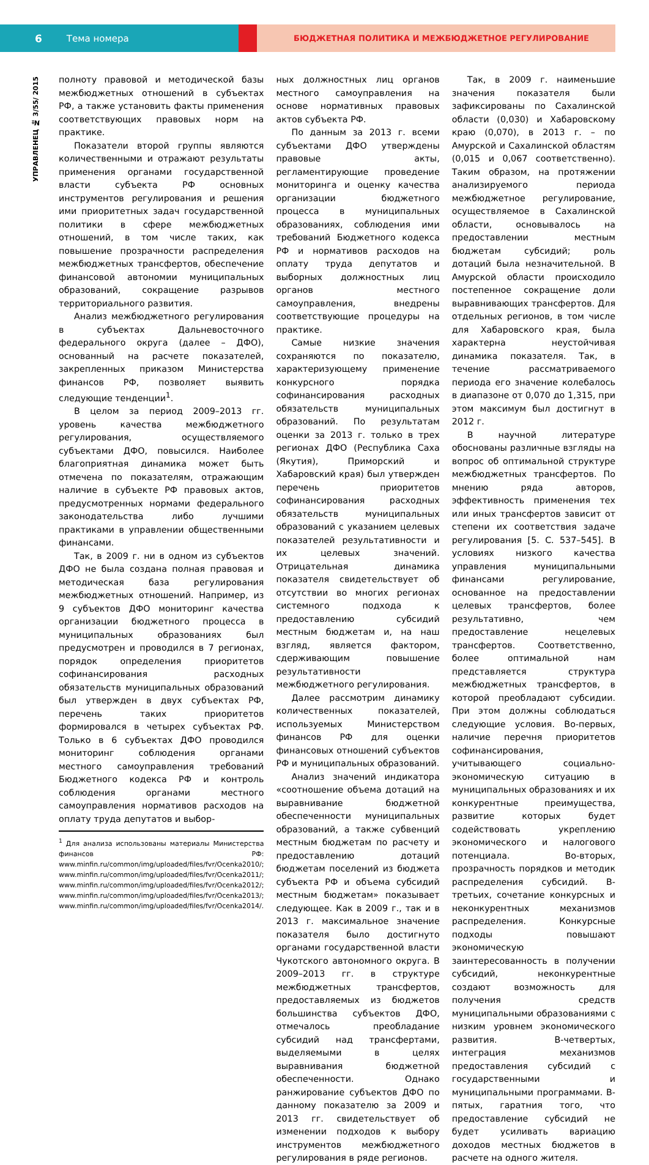6 Тема номера
БЮДЖЕТНАЯ ПОЛИТИКА И МЕЖБЮДЖЕТНОЕ РЕГУЛИРОВАНИЕ
УПРАВЛЕНЕЦ № 3/55/ 2015
полноту правовой и методической базы межбюджетных отношений в субъектах РФ, а также установить факты применения соответствующих правовых норм на практике.
Показатели второй группы являются количественными и отражают результаты применения органами государственной власти субъекта РФ основных инструментов регулирования и решения ими приоритетных задач государственной политики в сфере межбюджетных отношений, в том числе таких, как повышение прозрачности распределения межбюджетных трансфертов, обеспечение финансовой автономии муниципальных образований, сокращение разрывов территориального развития.
Анализ межбюджетного регулирования в субъектах Дальневосточного федерального округа (далее – ДФО), основанный на расчете показателей, закрепленных приказом Министерства финансов РФ, позволяет выявить следующие тенденции<sup>1</sup>.
В целом за период 2009–2013 гг. уровень качества межбюджетного регулирования, осуществляемого субъектами ДФО, повысился. Наиболее благоприятная динамика может быть отмечена по показателям, отражающим наличие в субъекте РФ правовых актов, предусмотренных нормами федерального законодательства либо лучшими практиками в управлении общественными финансами.
Так, в 2009 г. ни в одном из субъектов ДФО не была создана полная правовая и методическая база регулирования межбюджетных отношений. Например, из 9 субъектов ДФО мониторинг качества организации бюджетного процесса в муниципальных образованиях был предусмотрен и проводился в 7 регионах, порядок определения приоритетов софинансирования расходных обязательств муниципальных образований был утвержден в двух субъектах РФ, перечень таких приоритетов формировался в четырех субъектах РФ. Только в 6 субъектах ДФО проводился мониторинг соблюдения органами местного самоуправления требований Бюджетного кодекса РФ и контроль соблюдения органами местного самоуправления нормативов расходов на оплату труда депутатов и выбор-
<sup>1</sup> Для анализа использованы материалы Министерства финансов РФ: www.minfin.ru/common/img/uploaded/files/fvr/Ocenka2010/; www.minfin.ru/common/img/uploaded/files/fvr/Ocenka2011/; www.minfin.ru/common/img/uploaded/files/fvr/Ocenka2012/; www.minfin.ru/common/img/uploaded/files/fvr/Ocenka2013/; www.minfin.ru/common/img/uploaded/files/fvr/Ocenka2014/.
ных должностных лиц органов местного самоуправления на основе нормативных правовых актов субъекта РФ.
По данным за 2013 г. всеми субъектами ДФО утверждены правовые акты, регламентирующие проведение мониторинга и оценку качества организации бюджетного процесса в муниципальных образованиях, соблюдения ими требований Бюджетного кодекса РФ и нормативов расходов на оплату труда депутатов и выборных должностных лиц органов местного самоуправления, внедрены соответствующие процедуры на практике.
Самые низкие значения сохраняются по показателю, характеризующему применение конкурсного порядка софинансирования расходных обязательств муниципальных образований. По результатам оценки за 2013 г. только в трех регионах ДФО (Республика Саха (Якутия), Приморский и Хабаровский края) был утвержден перечень приоритетов софинансирования расходных обязательств муниципальных образований с указанием целевых показателей результативности и их целевых значений. Отрицательная динамика показателя свидетельствует об отсутствии во многих регионах системного подхода к предоставлению субсидий местным бюджетам и, на наш взгляд, является фактором, сдерживающим повышение результативности межбюджетного регулирования.
Далее рассмотрим динамику количественных показателей, используемых Министерством финансов РФ для оценки финансовых отношений субъектов РФ и муниципальных образований.
Анализ значений индикатора «соотношение объема дотаций на выравнивание бюджетной обеспеченности муниципальных образований, а также субвенций местным бюджетам по расчету и предоставлению дотаций бюджетам поселений из бюджета субъекта РФ и объема субсидий местным бюджетам» показывает следующее. Как в 2009 г., так и в 2013 г. максимальное значение показателя было достигнуто органами государственной власти Чукотского автономного округа. В 2009–2013 гг. в структуре межбюджетных трансфертов, предоставляемых из бюджетов большинства субъектов ДФО, отмечалось преобладание субсидий над трансфертами, выделяемыми в целях выравнивания бюджетной обеспеченности. Однако ранжирование субъектов ДФО по данному показателю за 2009 и 2013 гг. свидетельствует об изменении подходов к выбору инструментов межбюджетного регулирования в ряде регионов.
Так, в 2009 г. наименьшие значения показателя были зафиксированы по Сахалинской области (0,030) и Хабаровскому краю (0,070), в 2013 г. – по Амурской и Сахалинской областям (0,015 и 0,067 соответственно). Таким образом, на протяжении анализируемого периода межбюджетное регулирование, осуществляемое в Сахалинской области, основывалось на предоставлении местным бюджетам субсидий; роль дотаций была незначительной. В Амурской области происходило постепенное сокращение доли выравнивающих трансфертов. Для отдельных регионов, в том числе для Хабаровского края, была характерна неустойчивая динамика показателя. Так, в течение рассматриваемого периода его значение колебалось в диапазоне от 0,070 до 1,315, при этом максимум был достигнут в 2012 г.
В научной литературе обоснованы различные взгляды на вопрос об оптимальной структуре межбюджетных трансфертов. По мнению ряда авторов, эффективность применения тех или иных трансфертов зависит от степени их соответствия задаче регулирования [5. С. 537–545]. В условиях низкого качества управления муниципальными финансами регулирование, основанное на предоставлении целевых трансфертов, более результативно, чем предоставление нецелевых трансфертов. Соответственно, более оптимальной нам представляется структура межбюджетных трансфертов, в которой преобладают субсидии. При этом должны соблюдаться следующие условия. Во-первых, наличие перечня приоритетов софинансирования, учитывающего социально-экономическую ситуацию в муниципальных образованиях и их конкурентные преимущества, развитие которых будет содействовать укреплению экономического и налогового потенциала. Во-вторых, прозрачность порядков и методик распределения субсидий. В-третьих, сочетание конкурсных и неконкурентных механизмов распределения. Конкурсные подходы повышают экономическую заинтересованность в получении субсидий, неконкурентные создают возможность для получения средств муниципальными образованиями с низким уровнем экономического развития. В-четвертых, интеграция механизмов предоставления субсидий с государственными и муниципальными программами. В-пятых, гаратния того, что предоставление субсидий не будет усиливать вариацию доходов местных бюджетов в расчете на одного жителя.